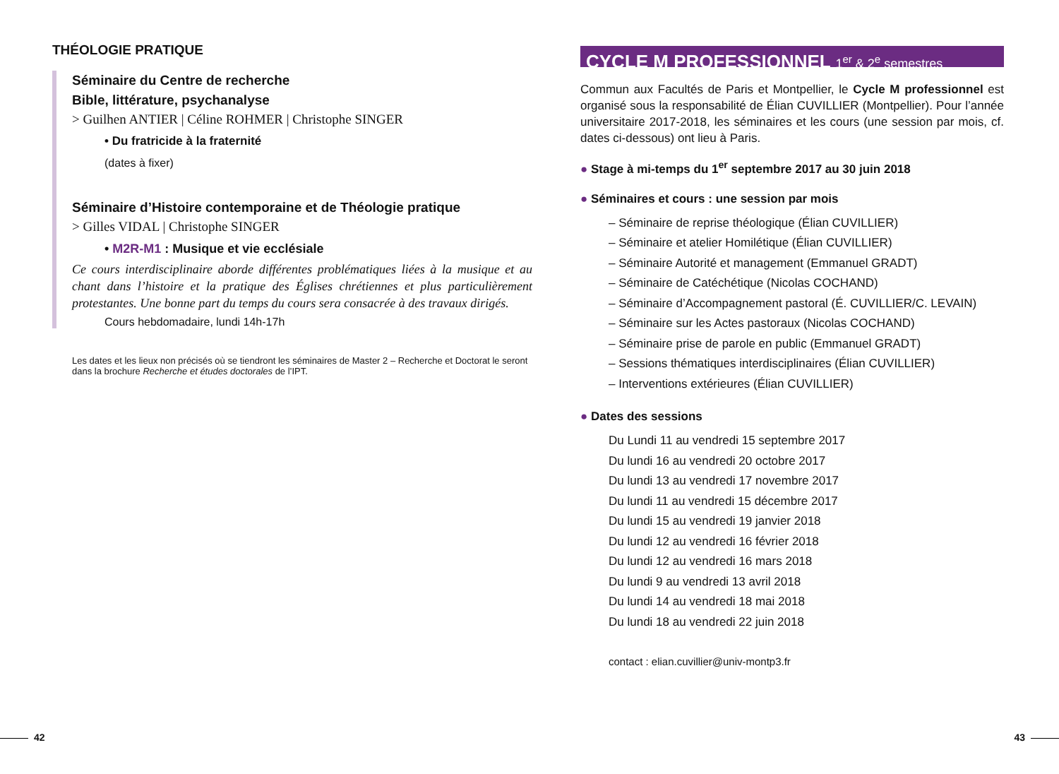THÉOLOGIE PRATIQUE
Séminaire du Centre de recherche
Bible, littérature, psychanalyse
> Guilhen ANTIER | Céline ROHMER | Christophe SINGER
• Du fratricide à la fraternité
(dates à fixer)
Séminaire d’Histoire contemporaine et de Théologie pratique
> Gilles VIDAL | Christophe SINGER
• M2R-M1 : Musique et vie ecclésiale
Ce cours interdisciplinaire aborde différentes problématiques liées à la musique et au chant dans l’histoire et la pratique des Églises chrétiennes et plus particulièrement protestantes. Une bonne part du temps du cours sera consacrée à des travaux dirigés.
Cours hebdomadaire, lundi 14h-17h
Les dates et les lieux non précisés où se tiendront les séminaires de Master 2 – Recherche et Doctorat le seront dans la brochure Recherche et études doctorales de l’IPT.
CYCLE M PROFESSIONNEL 1<sup>er</sup> & 2<sup>e</sup> semestres
Commun aux Facultés de Paris et Montpellier, le Cycle M professionnel est organisé sous la responsabilité de Élian CUVILLIER (Montpellier). Pour l’année universitaire 2017-2018, les séminaires et les cours (une session par mois, cf. dates ci-dessous) ont lieu à Paris.
● Stage à mi-temps du 1<sup>er</sup> septembre 2017 au 30 juin 2018
● Séminaires et cours : une session par mois
– Séminaire de reprise théologique (Élian CUVILLIER)
– Séminaire et atelier Homilétique (Élian CUVILLIER)
– Séminaire Autorité et management (Emmanuel GRADT)
– Séminaire de Catéchétique (Nicolas COCHAND)
– Séminaire d’Accompagnement pastoral (É. CUVILLIER/C. LEVAIN)
– Séminaire sur les Actes pastoraux (Nicolas COCHAND)
– Séminaire prise de parole en public (Emmanuel GRADT)
– Sessions thématiques interdisciplinaires (Élian CUVILLIER)
– Interventions extérieures (Élian CUVILLIER)
● Dates des sessions
Du Lundi 11 au vendredi 15 septembre 2017
Du lundi 16 au vendredi 20 octobre 2017
Du lundi 13 au vendredi 17 novembre 2017
Du lundi 11 au vendredi 15 décembre 2017
Du lundi 15 au vendredi 19 janvier 2018
Du lundi 12 au vendredi 16 février 2018
Du lundi 12 au vendredi 16 mars 2018
Du lundi 9 au vendredi 13 avril 2018
Du lundi 14 au vendredi 18 mai 2018
Du lundi 18 au vendredi 22 juin 2018
contact : elian.cuvillier@univ-montp3.fr
42 43